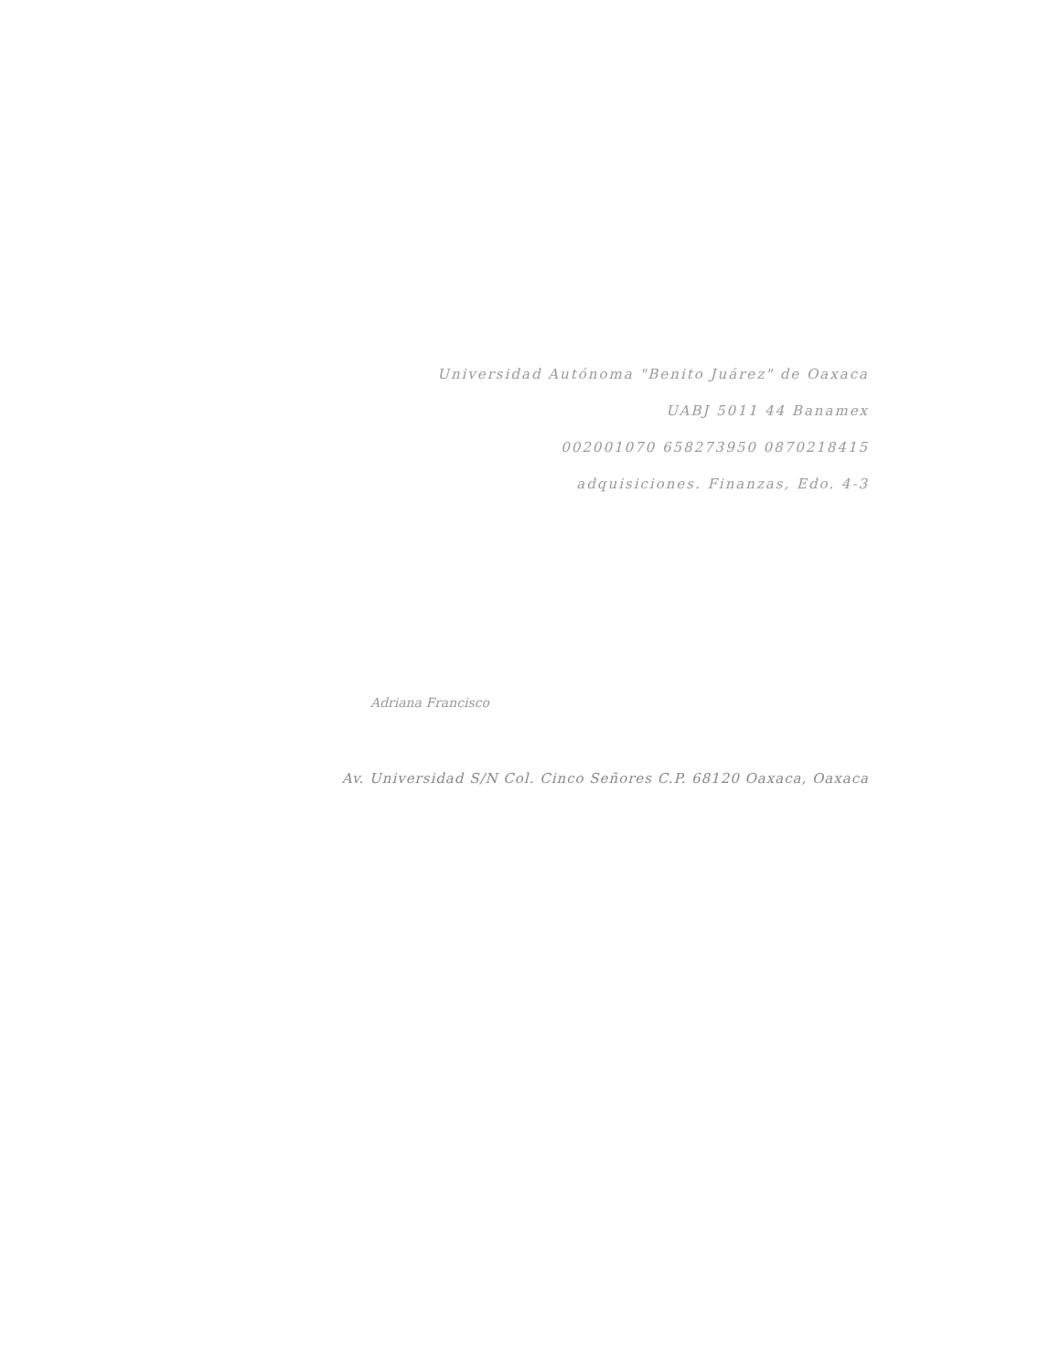Universidad Autónoma "Benito Juárez" de Oaxaca
UABJ 5011 44 Banamex
002001070 658273950 0870218415
adquisiciones. Finanzas, Edo. 4-3
Adriana Francisco
Av. Universidad S/N Col. Cinco Señores C.P. 68120 Oaxaca, Oaxaca